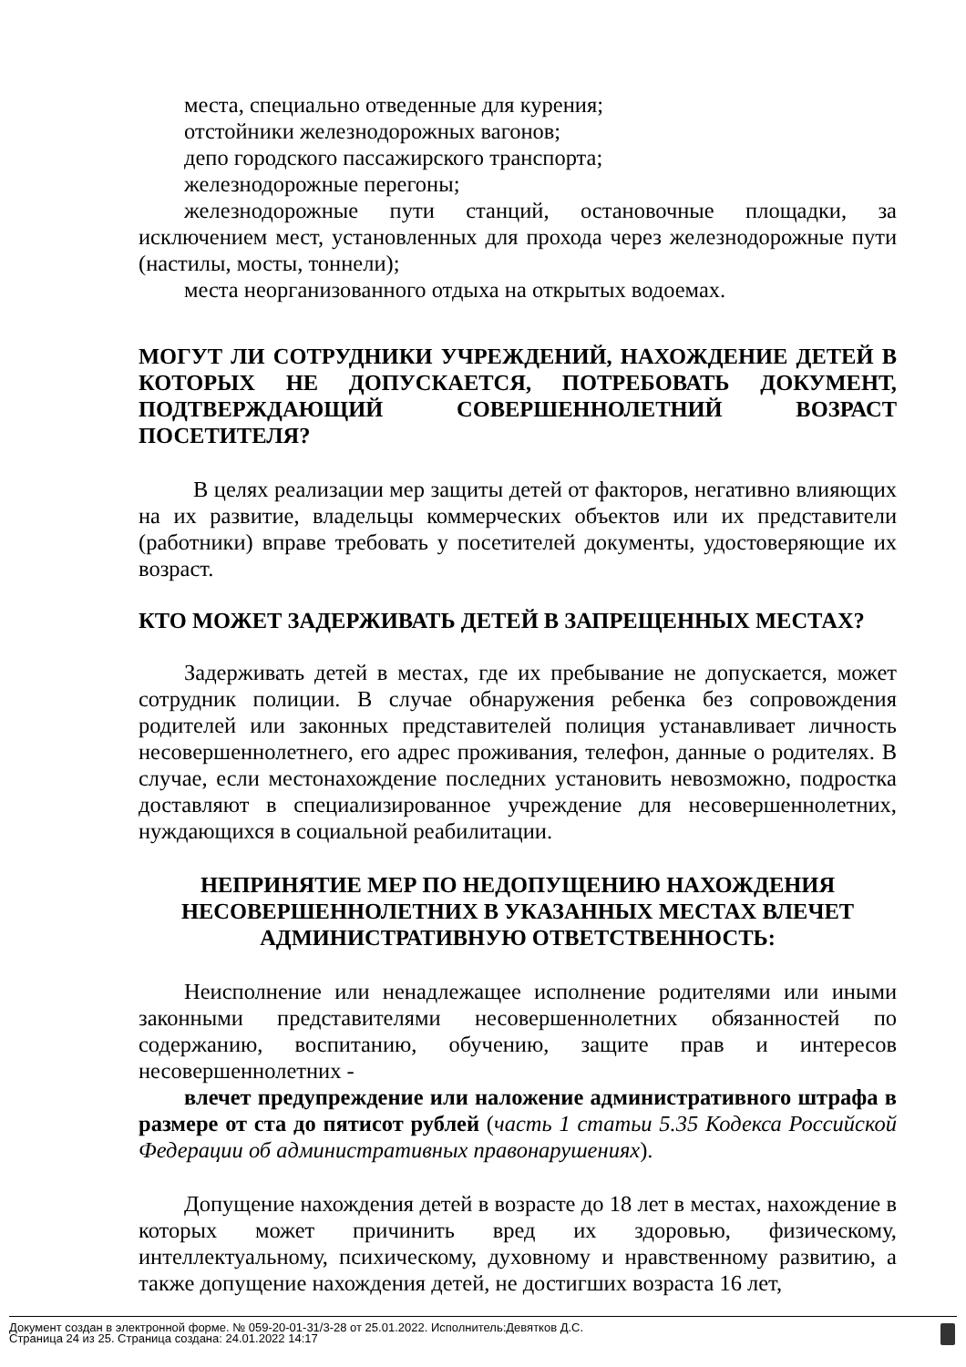места, специально отведенные для курения;
отстойники железнодорожных вагонов;
депо городского пассажирского транспорта;
железнодорожные перегоны;
железнодорожные пути станций, остановочные площадки, за исключением мест, установленных для прохода через железнодорожные пути (настилы, мосты, тоннели);
места неорганизованного отдыха на открытых водоемах.
МОГУТ ЛИ СОТРУДНИКИ УЧРЕЖДЕНИЙ, НАХОЖДЕНИЕ ДЕТЕЙ В КОТОРЫХ НЕ ДОПУСКАЕТСЯ, ПОТРЕБОВАТЬ ДОКУМЕНТ, ПОДТВЕРЖДАЮЩИЙ СОВЕРШЕННОЛЕТНИЙ ВОЗРАСТ ПОСЕТИТЕЛЯ?
В целях реализации мер защиты детей от факторов, негативно влияющих на их развитие, владельцы коммерческих объектов или их представители (работники) вправе требовать у посетителей документы, удостоверяющие их возраст.
КТО МОЖЕТ ЗАДЕРЖИВАТЬ ДЕТЕЙ В ЗАПРЕЩЕННЫХ МЕСТАХ?
Задерживать детей в местах, где их пребывание не допускается, может сотрудник полиции. В случае обнаружения ребенка без сопровождения родителей или законных представителей полиция устанавливает личность несовершеннолетнего, его адрес проживания, телефон, данные о родителях. В случае, если местонахождение последних установить невозможно, подростка доставляют в специализированное учреждение для несовершеннолетних, нуждающихся в социальной реабилитации.
НЕПРИНЯТИЕ МЕР ПО НЕДОПУЩЕНИЮ НАХОЖДЕНИЯ НЕСОВЕРШЕННОЛЕТНИХ В УКАЗАННЫХ МЕСТАХ ВЛЕЧЕТ АДМИНИСТРАТИВНУЮ ОТВЕТСТВЕННОСТЬ:
Неисполнение или ненадлежащее исполнение родителями или иными законными представителями несовершеннолетних обязанностей по содержанию, воспитанию, обучению, защите прав и интересов несовершеннолетних -
влечет предупреждение или наложение административного штрафа в размере от ста до пятисот рублей (часть 1 статьи 5.35 Кодекса Российской Федерации об административных правонарушениях).
Допущение нахождения детей в возрасте до 18 лет в местах, нахождение в которых может причинить вред их здоровью, физическому, интеллектуальному, психическому, духовному и нравственному развитию, а также допущение нахождения детей, не достигших возраста 16 лет,
Документ создан в электронной форме. № 059-20-01-31/3-28 от 25.01.2022. Исполнитель:Девятков Д.С.
Страница 24 из 25. Страница создана: 24.01.2022 14:17